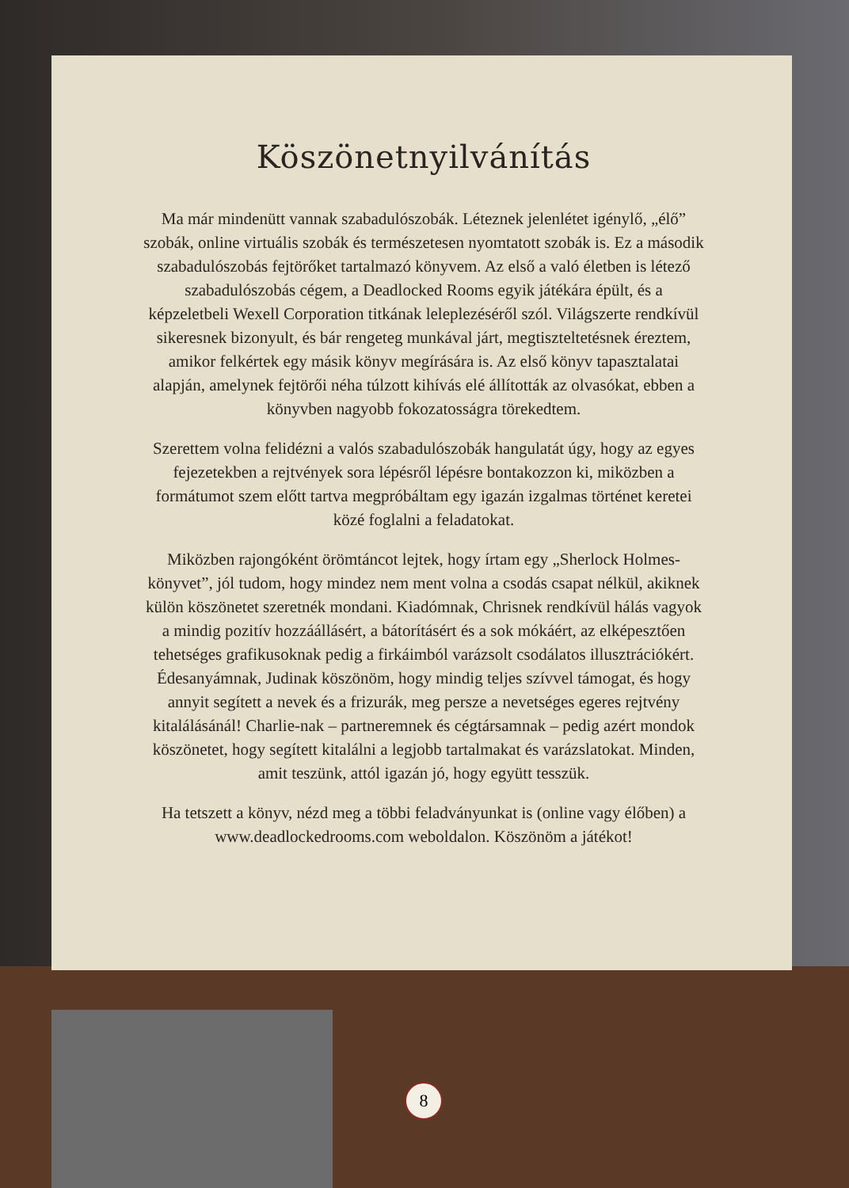Köszönetnyilvánítás
Ma már mindenütt vannak szabadulószobák. Léteznek jelenlétet igénylő, „élő” szobák, online virtuális szobák és természetesen nyomtatott szobák is. Ez a második szabadulószobás fejtörőket tartalmazó könyvem. Az első a való életben is létező szabadulószobás cégem, a Deadlocked Rooms egyik játékára épült, és a képzeletbeli Wexell Corporation titkának leleplezéséről szól. Világszerte rendkívül sikeresnek bizonyult, és bár rengeteg munkával járt, megtiszteltetésnek éreztem, amikor felkértek egy másik könyv megírására is. Az első könyv tapasztalatai alapján, amelynek fejtörői néha túlzott kihívás elé állították az olvasókat, ebben a könyvben nagyobb fokozatosságra törekedtem.
Szerettem volna felidézni a valós szabadulószobák hangulatát úgy, hogy az egyes fejezetekben a rejtvények sora lépésről lépésre bontakozzon ki, miközben a formátumot szem előtt tartva megpróbáltam egy igazán izgalmas történet keretei közé foglalni a feladatokat.
Miközben rajongóként örömtáncot lejtek, hogy írtam egy „Sherlock Holmes-könyvet”, jól tudom, hogy mindez nem ment volna a csodás csapat nélkül, akiknek külön köszönetet szeretnék mondani. Kiadómnak, Chrisnek rendkívül hálás vagyok a mindig pozitív hozzáállásért, a bátorításért és a sok mókáért, az elképesztően tehetséges grafikusoknak pedig a firkáimból varázsolt csodálatos illusztrációkért. Édesanyámnak, Judinak köszönöm, hogy mindig teljes szívvel támogat, és hogy annyit segített a nevek és a frizurák, meg persze a nevetséges egeres rejtvény kitalálásánál! Charlie-nak – partneremnek és cégtársamnak – pedig azért mondok köszönetet, hogy segített kitalálni a legjobb tartalmakat és varázslatokat. Minden, amit teszünk, attól igazán jó, hogy együtt tesszük.
Ha tetszett a könyv, nézd meg a többi feladványunkat is (online vagy élőben) a www.deadlockedrooms.com weboldalon. Köszönöm a játékot!
8